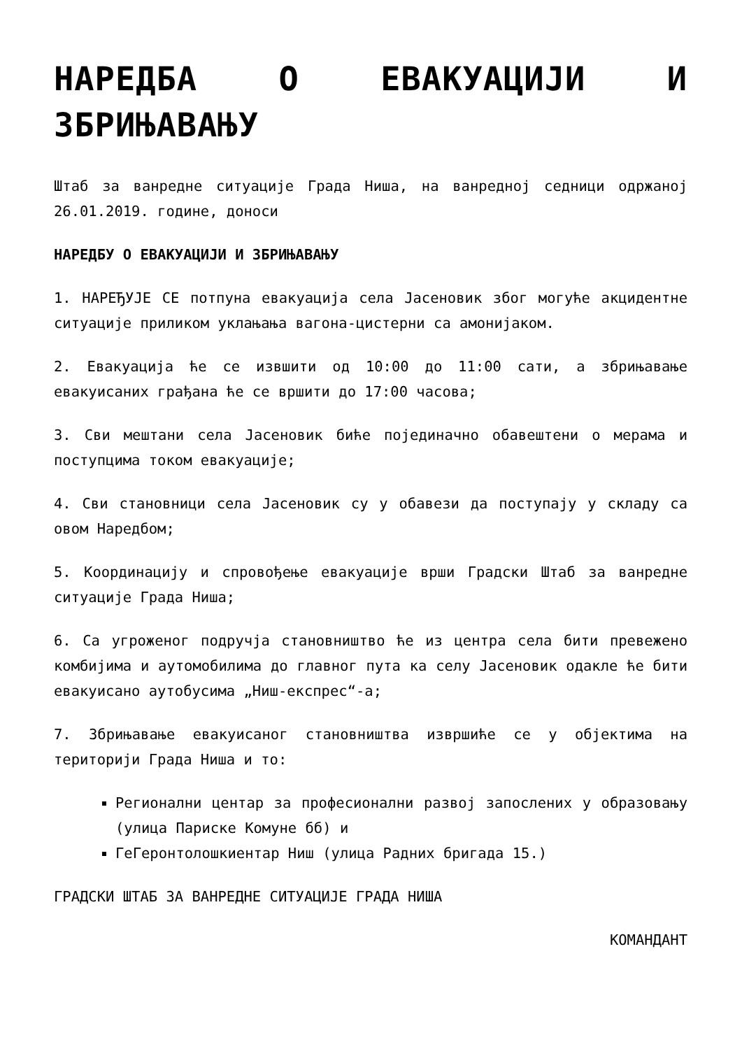НАРЕДБА О ЕВАКУАЦИЈИ И ЗБРИЊАВАЊУ
Штаб за ванредне ситуације Града Ниша, на ванредној седници одржаној 26.01.2019. године, доноси
НАРЕДБУ О ЕВАКУАЦИЈИ И ЗБРИЊАВАЊУ
1. НАРЕЂУЈЕ СЕ потпуна евакуација села Јасеновик због могуће акцидентне ситуације приликом уклањања вагона-цистерни са амонијаком.
2. Евакуација ће се извшити од 10:00 до 11:00 сати, а збрињавање евакуисаних грађана ће се вршити до 17:00 часова;
3. Сви мештани села Јасеновик биће појединачно обавештени о мерама и поступцима током евакуације;
4. Сви становници села Јасеновик су у обавези да поступају у складу са овом Наредбом;
5. Координацију и спровођење евакуације врши Градски Штаб за ванредне ситуације Града Ниша;
6. Са угроженог подручја становништво ће из центра села бити превежено комбијима и аутомобилима до главног пута ка селу Јасеновик одакле ће бити евакуисано аутобусима „Ниш-експрес“-а;
7. Збрињавање евакуисаног становништва извршиће се у објектима на територији Града Ниша и то:
Регионални центар за професионални развој запослених у образовању (улица Париске Комуне бб) и
ГеГеронтолошкиентар Ниш (улица Радних бригада 15.)
ГРАДСКИ ШТАБ ЗА ВАНРЕДНЕ СИТУАЦИЈЕ ГРАДА НИША
КОМАНДАНТ